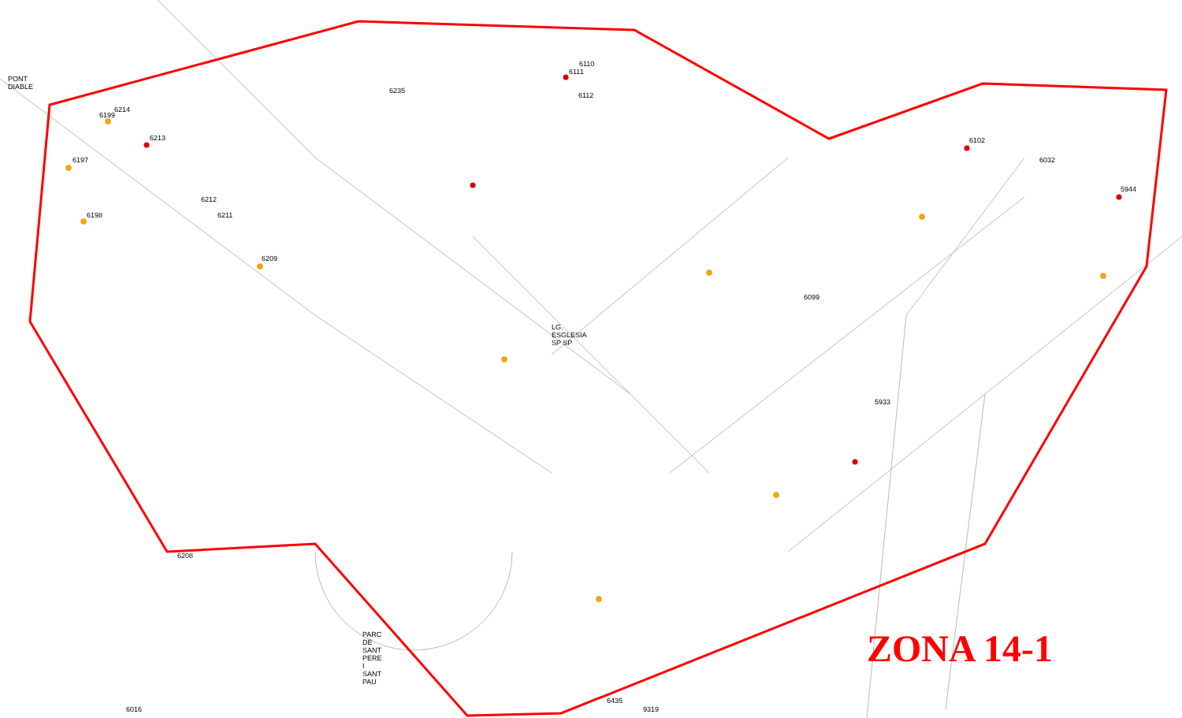PONT DIABLE
6214
6199
6213
6197
6198
6212
6211
6209
6110
6111
6112
6235
6102
6032
5944
6099
LG. ESGLESIA SP SP
5933
6435
9319
6208
6016
PARC DE SANT PERE I SANT PAU
ZONA 14-1